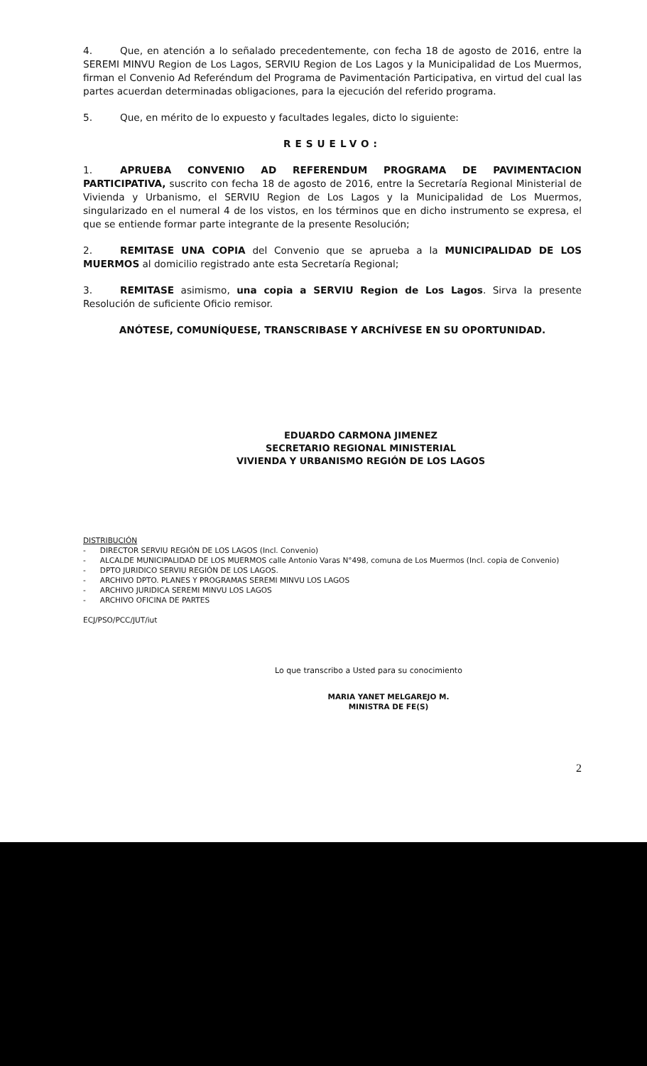4. Que, en atención a lo señalado precedentemente, con fecha 18 de agosto de 2016, entre la SEREMI MINVU Region de Los Lagos, SERVIU Region de Los Lagos y la Municipalidad de Los Muermos, firman el Convenio Ad Referéndum del Programa de Pavimentación Participativa, en virtud del cual las partes acuerdan determinadas obligaciones, para la ejecución del referido programa.
5. Que, en mérito de lo expuesto y facultades legales, dicto lo siguiente:
RESUELVO:
1. APRUEBA CONVENIO AD REFERENDUM PROGRAMA DE PAVIMENTACION PARTICIPATIVA, suscrito con fecha 18 de agosto de 2016, entre la Secretaría Regional Ministerial de Vivienda y Urbanismo, el SERVIU Region de Los Lagos y la Municipalidad de Los Muermos, singularizado en el numeral 4 de los vistos, en los términos que en dicho instrumento se expresa, el que se entiende formar parte integrante de la presente Resolución;
2. REMITASE UNA COPIA del Convenio que se aprueba a la MUNICIPALIDAD DE LOS MUERMOS al domicilio registrado ante esta Secretaría Regional;
3. REMITASE asimismo, una copia a SERVIU Region de Los Lagos. Sirva la presente Resolución de suficiente Oficio remisor.
ANÓTESE, COMUNÍQUESE, TRANSCRIBASE Y ARCHÍVESE EN SU OPORTUNIDAD.
EDUARDO CARMONA JIMENEZ
SECRETARIO REGIONAL MINISTERIAL
VIVIENDA Y URBANISMO REGIÓN DE LOS LAGOS
DISTRIBUCIÓN
- DIRECTOR SERVIU REGIÓN DE LOS LAGOS (Incl. Convenio)
- ALCALDE MUNICIPALIDAD DE LOS MUERMOS calle Antonio Varas N°498, comuna de Los Muermos (Incl. copia de Convenio)
- DPTO JURIDICO SERVIU REGIÓN DE LOS LAGOS.
- ARCHIVO DPTO. PLANES Y PROGRAMAS SEREMI MINVU LOS LAGOS
- ARCHIVO JURIDICA SEREMI MINVU LOS LAGOS
- ARCHIVO OFICINA DE PARTES
ECJ/PSO/PCC/JUT/iut
Lo que transcribo a Usted para su conocimiento
MARIA YANET MELGAREJO M.
MINISTRA DE FE(S)
2